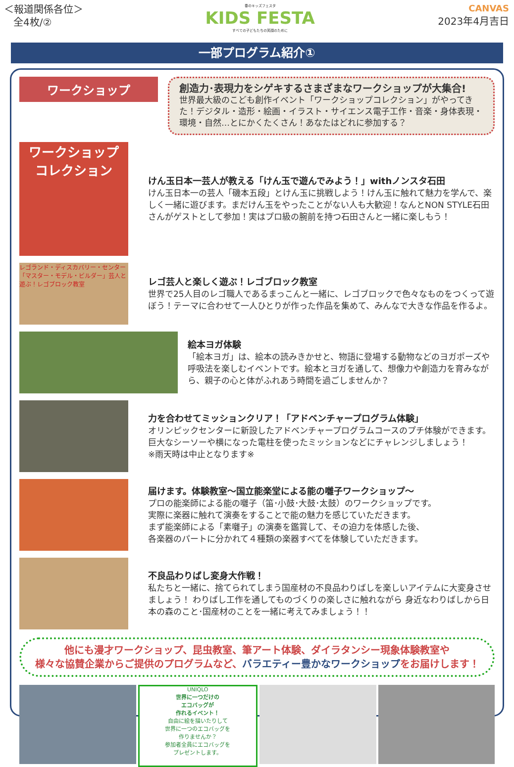＜報道関係各位＞
全4枚/②
春のキッズフェスタ
KIDS FESTA
すべての子どもたちの笑顔のために
CANVAS
2023年4月吉日
一部プログラム紹介①
ワークショップ
創造力･表現力をシゲキするさまざまなワークショップが大集合!
世界最大級のこども創作イベント「ワークショップコレクション」がやってきた！デジタル・造形・絵画・イラスト・サイエンス電子工作・音楽・身体表現・環境・自然…とにかくたくさん！あなたはどれに参加する？
ワークショップ
コレクション
けん玉日本一芸人が教える「けん玉で遊んでみよう！」withノンスタ石田
けん玉日本一の芸人「磯本五段」とけん玉に挑戦しよう！けん玉に触れて魅力を学んで、楽しく一緒に遊びます。まだけん玉をやったことがない人も大歓迎！なんとNON STYLE石田さんがゲストとして参加！実はプロ級の腕前を持つ石田さんと一緒に楽しもう！
レゴランド・ディスカバリー・センター「マスター・モデル・ビルダー」芸人と遊ぶ！レゴブロック教室
レゴ芸人と楽しく遊ぶ！レゴブロック教室
世界で25人目のレゴ職人であるまっこんと一緒に、レゴブロックで色々なものをつくって遊ぼう！テーマに合わせて一人ひとりが作った作品を集めて、みんなで大きな作品を作るよ。
絵本ヨガ体験
「絵本ヨガ」は、絵本の読みきかせと、物語に登場する動物などのヨガポーズや呼吸法を楽しむイベントです。絵本とヨガを通して、想像力や創造力を育みながら、親子の心と体がふれあう時間を過ごしませんか？
力を合わせてミッションクリア！「アドベンチャープログラム体験」
オリンピックセンターに新設したアドベンチャープログラムコースのプチ体験ができます。巨大なシーソーや横になった電柱を使ったミッションなどにチャレンジしましょう！
※雨天時は中止となります※
届けます。体験教室～国立能楽堂による能の囃子ワークショップ～
プロの能楽師による能の囃子（笛･小鼓･大鼓･太鼓）のワークショップです。
実際に楽器に触れて演奏をすることで能の魅力を感じていただきます。
まず能楽師による「素囃子」の演奏を鑑賞して、その迫力を体感した後、
各楽器のパートに分かれて４種類の楽器すべてを体験していただきます。
不良品わりばし変身大作戦！
私たちと一緒に、捨てられてしまう国産材の不良品わりばしを楽しいアイテムに大変身させましょう！ わりばし工作を通してものづくりの楽しさに触れながら 身近なわりばしから日本の森のこと･国産材のことを一緒に考えてみましょう！！
他にも漫才ワークショップ、昆虫教室、筆アート体験、ダイラタンシー現象体験教室や
様々な協賛企業からご提供のプログラムなど、バラエティー豊かなワークショップをお届けします！
UNIQLO
世界に一つだけの
エコバッグが
作れるイベント！
自由に絵を描いたりして
世界に一つのエコバッグを
作りませんか？
参加者全員にエコバッグを
プレゼントします。